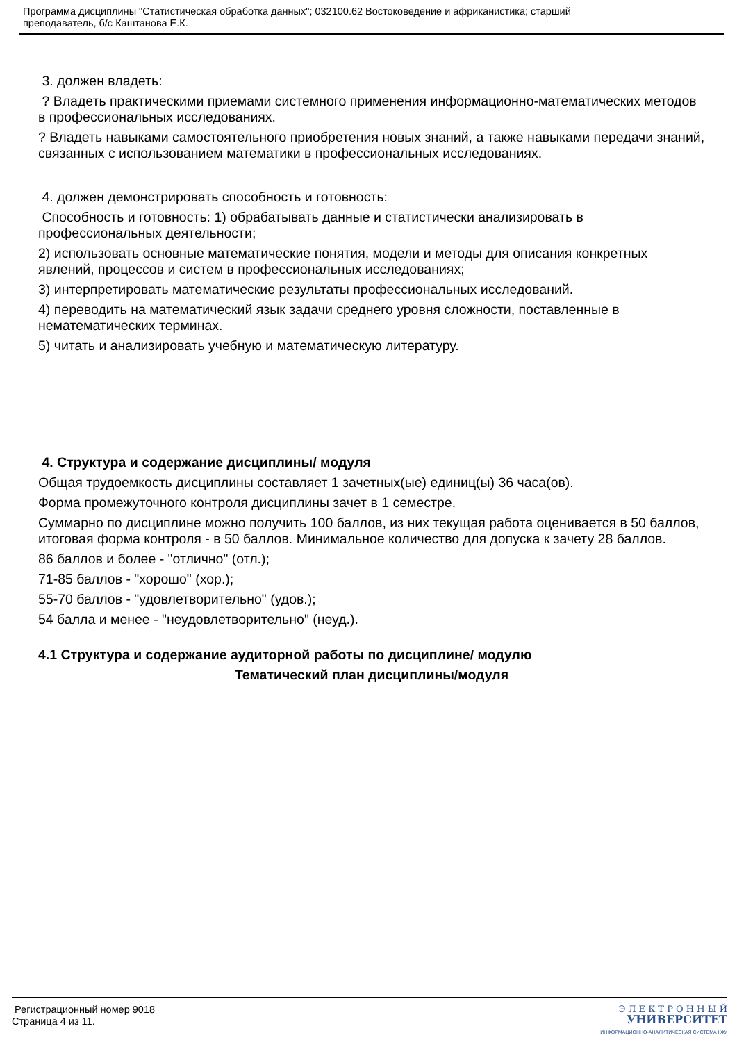Программа дисциплины "Статистическая обработка данных"; 032100.62 Востоковедение и африканистика; старший
преподаватель, б/с Каштанова Е.К.
3. должен владеть:
? Владеть практическими приемами системного применения информационно-математических методов в профессиональных исследованиях.
? Владеть навыками самостоятельного приобретения новых знаний, а также навыками передачи знаний, связанных с использованием математики в профессиональных исследованиях.
4. должен демонстрировать способность и готовность:
Способность и готовность: 1) обрабатывать данные и статистически анализировать в профессиональных деятельности;
2) использовать основные математические понятия, модели и методы для описания конкретных явлений, процессов и систем в профессиональных исследованиях;
3) интерпретировать математические результаты профессиональных исследований.
4) переводить на математический язык задачи среднего уровня сложности, поставленные в нематематических терминах.
5) читать и анализировать учебную и математическую литературу.
4. Структура и содержание дисциплины/ модуля
Общая трудоемкость дисциплины составляет 1 зачетных(ые) единиц(ы) 36 часа(ов).
Форма промежуточного контроля дисциплины зачет в 1 семестре.
Суммарно по дисциплине можно получить 100 баллов, из них текущая работа оценивается в 50 баллов, итоговая форма контроля - в 50 баллов. Минимальное количество для допуска к зачету 28 баллов.
86 баллов и более - "отлично" (отл.);
71-85 баллов - "хорошо" (хор.);
55-70 баллов - "удовлетворительно" (удов.);
54 балла и менее - "неудовлетворительно" (неуд.).
4.1 Структура и содержание аудиторной работы по дисциплине/ модулю
Тематический план дисциплины/модуля
Регистрационный номер 9018
Страница 4 из 11.
Э Л Е К Т Р О Н Н Ы Й
УНИВЕРСИТЕТ
ИНФОРМАЦИОННО-АНАЛИТИЧЕСКАЯ СИСТЕМА КФУ